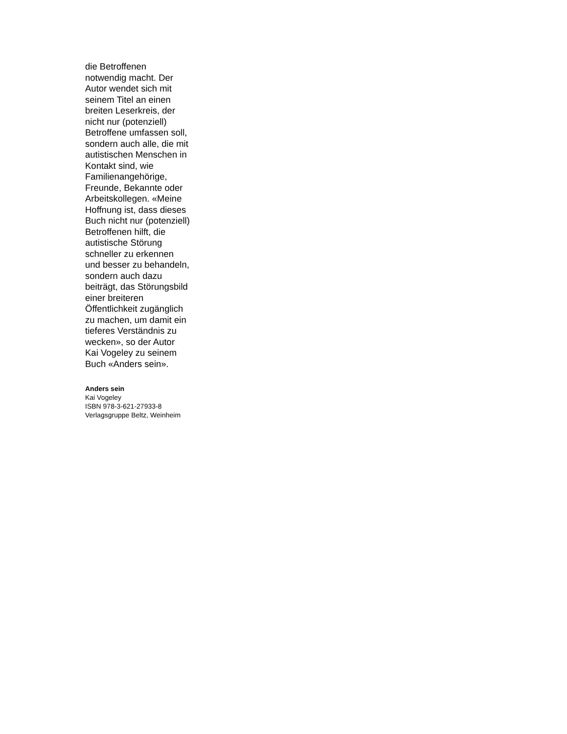die Betroffenen
notwendig macht. Der
Autor wendet sich mit
seinem Titel an einen
breiten Leserkreis, der
nicht nur (potenziell)
Betroffene umfassen soll,
sondern auch alle, die mit
autistischen Menschen in
Kontakt sind, wie
Familienangehörige,
Freunde, Bekannte oder
Arbeitskollegen. «Meine
Hoffnung ist, dass dieses
Buch nicht nur (potenziell)
Betroffenen hilft, die
autistische Störung
schneller zu erkennen
und besser zu behandeln,
sondern auch dazu
beiträgt, das Störungsbild
einer breiteren
Öffentlichkeit zugänglich
zu machen, um damit ein
tieferes Verständnis zu
wecken», so der Autor
Kai Vogeley zu seinem
Buch «Anders sein».
Anders sein
Kai Vogeley
ISBN 978-3-621-27933-8
Verlagsgruppe Beltz, Weinheim